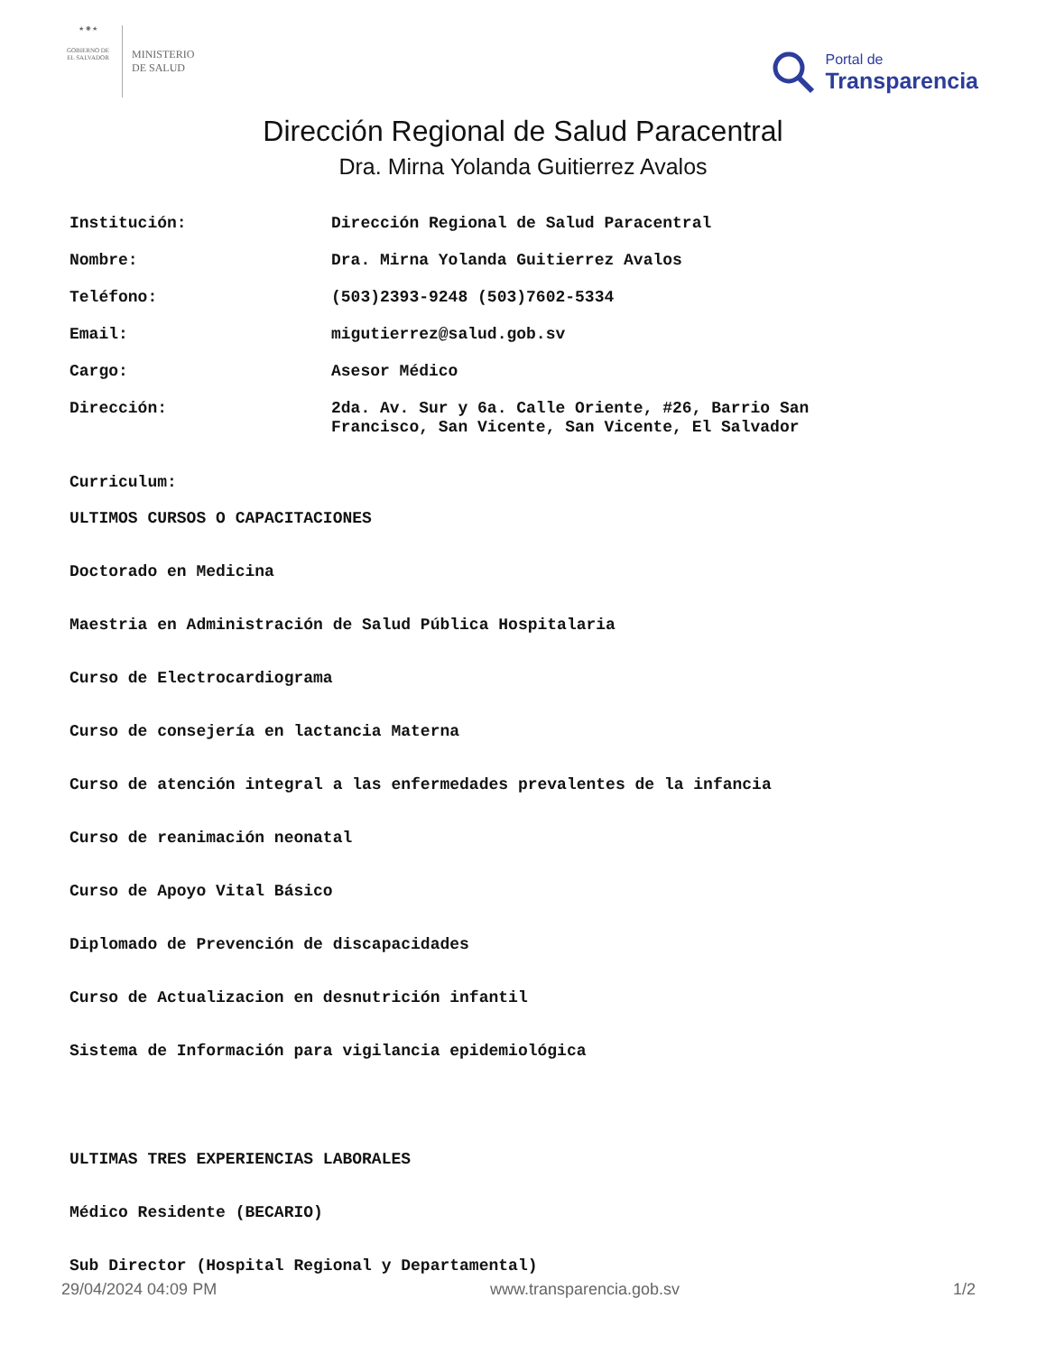★ ✺ ★
GOBIERNO DE EL SALVADOR
MINISTERIO
DE SALUD
Portal de
Transparencia
Dirección Regional de Salud Paracentral
Dra. Mirna Yolanda Guitierrez Avalos
Institución:
Dirección Regional de Salud Paracentral
Nombre:
Dra. Mirna Yolanda Guitierrez Avalos
Teléfono:
(503)2393-9248 (503)7602-5334
Email:
migutierrez@salud.gob.sv
Cargo:
Asesor Médico
Dirección:
2da. Av. Sur y 6a. Calle Oriente, #26, Barrio San Francisco, San Vicente, San Vicente, El Salvador
Curriculum:
ULTIMOS CURSOS O CAPACITACIONES
Doctorado en Medicina
Maestria en Administración de Salud Pública Hospitalaria
Curso de Electrocardiograma
Curso de consejería en lactancia Materna
Curso de atención integral a las enfermedades prevalentes de la infancia
Curso de reanimación neonatal
Curso de Apoyo Vital Básico
Diplomado de Prevención de discapacidades
Curso de Actualizacion en desnutrición infantil
Sistema de Información para vigilancia epidemiológica
ULTIMAS TRES EXPERIENCIAS LABORALES
Médico Residente (BECARIO)
Sub Director (Hospital Regional y Departamental)
29/04/2024 04:09 PM www.transparencia.gob.sv 1/2